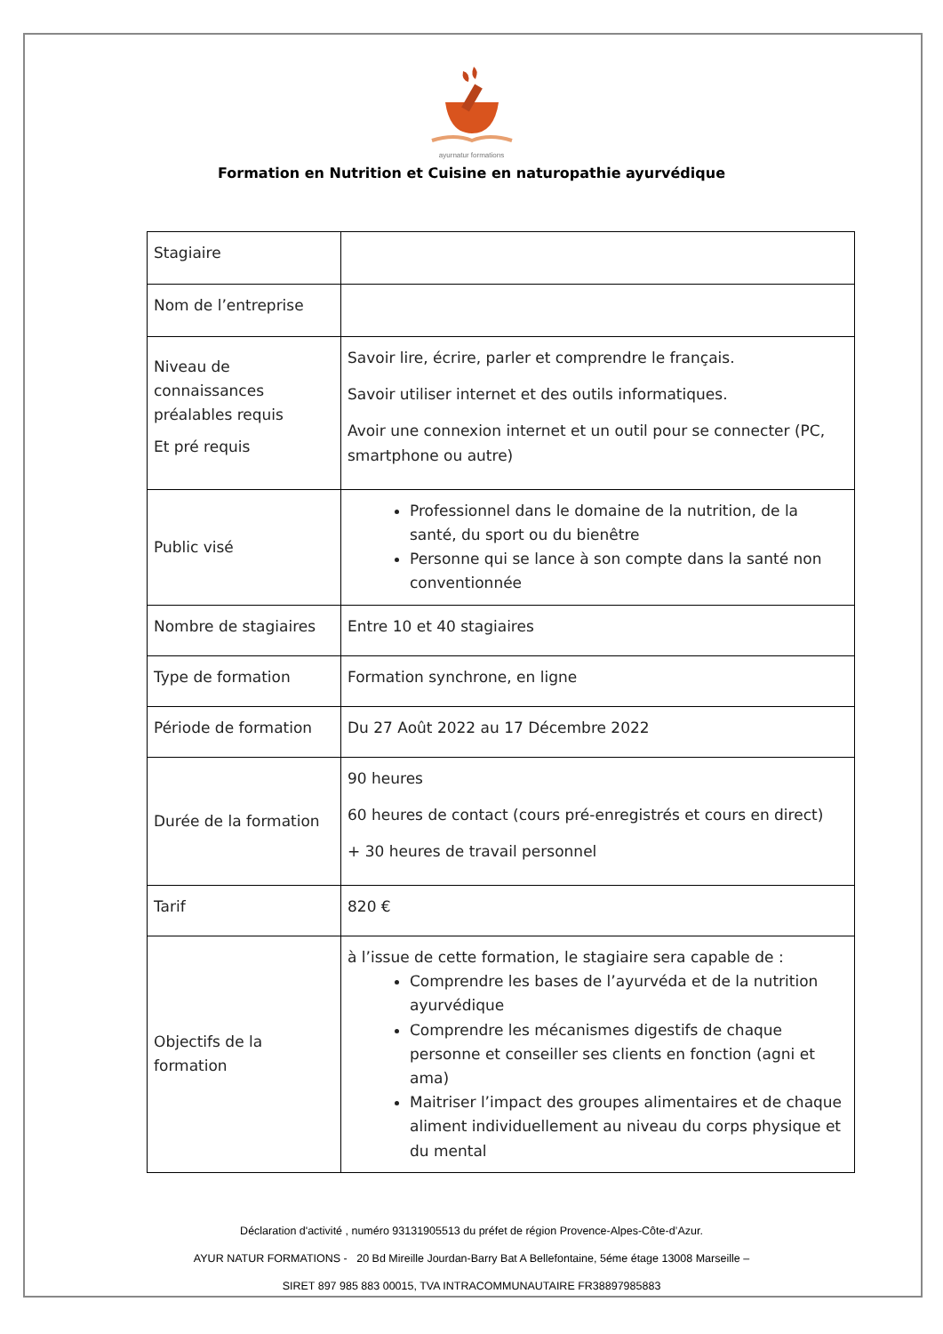ayurnatur formations
Formation en Nutrition et Cuisine en naturopathie ayurvédique
| Stagiaire | |
| Nom de l’entreprise | |
| Niveau de connaissances préalables requis Et pré requis | Savoir lire, écrire, parler et comprendre le français. Savoir utiliser internet et des outils informatiques. Avoir une connexion internet et un outil pour se connecter (PC, smartphone ou autre) |
| Public visé | Professionnel dans le domaine de la nutrition, de la santé, du sport ou du bienêtre Personne qui se lance à son compte dans la santé non conventionnée |
| Nombre de stagiaires | Entre 10 et 40 stagiaires |
| Type de formation | Formation synchrone, en ligne |
| Période de formation | Du 27 Août 2022 au 17 Décembre 2022 |
| Durée de la formation | 90 heures 60 heures de contact (cours pré-enregistrés et cours en direct) + 30 heures de travail personnel |
| Tarif | 820 € |
| Objectifs de la formation | à l’issue de cette formation, le stagiaire sera capable de : Comprendre les bases de l’ayurvéda et de la nutrition ayurvédique Comprendre les mécanismes digestifs de chaque personne et conseiller ses clients en fonction (agni et ama) Maitriser l’impact des groupes alimentaires et de chaque aliment individuellement au niveau du corps physique et du mental |
Déclaration d'activité , numéro 93131905513 du préfet de région Provence-Alpes-Côte-d’Azur.
AYUR NATUR FORMATIONS - 20 Bd Mireille Jourdan-Barry Bat A Bellefontaine, 5éme étage 13008 Marseille –
SIRET 897 985 883 00015, TVA INTRACOMMUNAUTAIRE FR38897985883